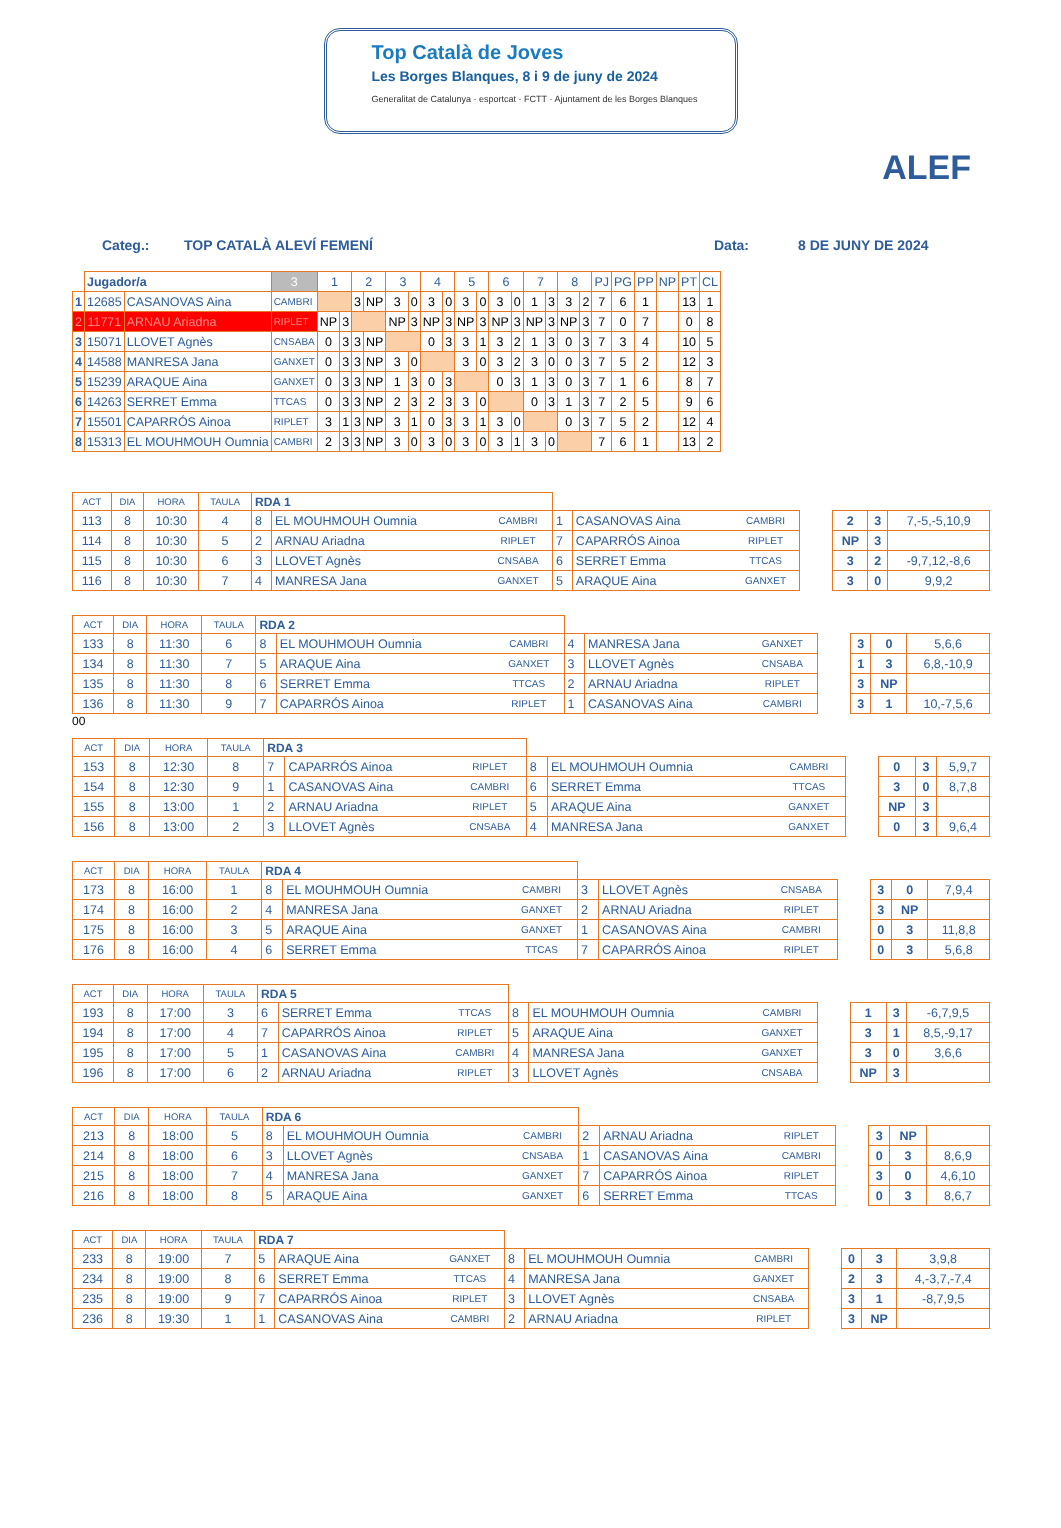Top Català de Joves
Les Borges Blanques, 8 i 9 de juny de 2024
Generalitat de Catalunya · esportcat · FCTT · Ajuntament de les Borges Blanques
ALEF
Categ.: TOP CATALÀ ALEVÍ FEMENÍ Data: 8 DE JUNY DE 2024
| | Jugador/a | | 3 | 1 | | 2 | | 3 | | 4 | | 5 | | 6 | | 7 | | 8 | | PJ | PG | PP | NP | PT | CL |
| --- | --- | --- | --- | --- | --- | --- | --- | --- | --- | --- | --- | --- | --- | --- | --- | --- | --- | --- | --- | --- | --- | --- | --- | --- | --- |
| 1 | 12685 | CASANOVAS Aina | CAMBRI | | | 3 | NP | 3 | 0 | 3 | 0 | 3 | 0 | 3 | 0 | 1 | 3 | 3 | 2 | 7 | 6 | 1 | | 13 | 1 |
| 2 | 11771 | ARNAU Ariadna | RIPLET | NP | 3 | | | NP | 3 | NP | 3 | NP | 3 | NP | 3 | NP | 3 | NP | 3 | 7 | 0 | 7 | | 0 | 8 |
| 3 | 15071 | LLOVET Agnès | CNSABA | 0 | 3 | 3 | NP | | | 0 | 3 | 3 | 1 | 3 | 2 | 1 | 3 | 0 | 3 | 7 | 3 | 4 | | 10 | 5 |
| 4 | 14588 | MANRESA Jana | GANXET | 0 | 3 | 3 | NP | 3 | 0 | | | 3 | 0 | 3 | 2 | 3 | 0 | 0 | 3 | 7 | 5 | 2 | | 12 | 3 |
| 5 | 15239 | ARAQUE Aina | GANXET | 0 | 3 | 3 | NP | 1 | 3 | 0 | 3 | | | 0 | 3 | 1 | 3 | 0 | 3 | 7 | 1 | 6 | | 8 | 7 |
| 6 | 14263 | SERRET Emma | TTCAS | 0 | 3 | 3 | NP | 2 | 3 | 2 | 3 | 3 | 0 | | | 0 | 3 | 1 | 3 | 7 | 2 | 5 | | 9 | 6 |
| 7 | 15501 | CAPARRÓS Ainoa | RIPLET | 3 | 1 | 3 | NP | 3 | 1 | 0 | 3 | 3 | 1 | 3 | 0 | | | 0 | 3 | 7 | 5 | 2 | | 12 | 4 |
| 8 | 15313 | EL MOUHMOUH Oumnia | CAMBRI | 2 | 3 | 3 | NP | 3 | 0 | 3 | 0 | 3 | 0 | 3 | 1 | 3 | 0 | | | 7 | 6 | 1 | | 13 | 2 |
| ACT | DIA | HORA | TAULA | RDA 1 | | | | | | | | | |
| 113 | 8 | 10:30 | 4 | 8 | EL MOUHMOUH Oumnia | CAMBRI | 1 | CASANOVAS Aina | CAMBRI | | 2 | 3 | 7,-5,-5,10,9 |
| 114 | 8 | 10:30 | 5 | 2 | ARNAU Ariadna | RIPLET | 7 | CAPARRÓS Ainoa | RIPLET | | NP | 3 | |
| 115 | 8 | 10:30 | 6 | 3 | LLOVET Agnès | CNSABA | 6 | SERRET Emma | TTCAS | | 3 | 2 | -9,7,12,-8,6 |
| 116 | 8 | 10:30 | 7 | 4 | MANRESA Jana | GANXET | 5 | ARAQUE Aina | GANXET | | 3 | 0 | 9,9,2 |
| ACT | DIA | HORA | TAULA | RDA 2 | | | | | | | | | |
| 133 | 8 | 11:30 | 6 | 8 | EL MOUHMOUH Oumnia | CAMBRI | 4 | MANRESA Jana | GANXET | | 3 | 0 | 5,6,6 |
| 134 | 8 | 11:30 | 7 | 5 | ARAQUE Aina | GANXET | 3 | LLOVET Agnès | CNSABA | | 1 | 3 | 6,8,-10,9 |
| 135 | 8 | 11:30 | 8 | 6 | SERRET Emma | TTCAS | 2 | ARNAU Ariadna | RIPLET | | 3 | NP | |
| 136 | 8 | 11:30 | 9 | 7 | CAPARRÓS Ainoa | RIPLET | 1 | CASANOVAS Aina | CAMBRI | | 3 | 1 | 10,-7,5,6 |
00
| ACT | DIA | HORA | TAULA | RDA 3 | | | | | | | | | |
| 153 | 8 | 12:30 | 8 | 7 | CAPARRÓS Ainoa | RIPLET | 8 | EL MOUHMOUH Oumnia | CAMBRI | | 0 | 3 | 5,9,7 |
| 154 | 8 | 12:30 | 9 | 1 | CASANOVAS Aina | CAMBRI | 6 | SERRET Emma | TTCAS | | 3 | 0 | 8,7,8 |
| 155 | 8 | 13:00 | 1 | 2 | ARNAU Ariadna | RIPLET | 5 | ARAQUE Aina | GANXET | | NP | 3 | |
| 156 | 8 | 13:00 | 2 | 3 | LLOVET Agnès | CNSABA | 4 | MANRESA Jana | GANXET | | 0 | 3 | 9,6,4 |
| ACT | DIA | HORA | TAULA | RDA 4 | | | | | | | | | |
| 173 | 8 | 16:00 | 1 | 8 | EL MOUHMOUH Oumnia | CAMBRI | 3 | LLOVET Agnès | CNSABA | | 3 | 0 | 7,9,4 |
| 174 | 8 | 16:00 | 2 | 4 | MANRESA Jana | GANXET | 2 | ARNAU Ariadna | RIPLET | | 3 | NP | |
| 175 | 8 | 16:00 | 3 | 5 | ARAQUE Aina | GANXET | 1 | CASANOVAS Aina | CAMBRI | | 0 | 3 | 11,8,8 |
| 176 | 8 | 16:00 | 4 | 6 | SERRET Emma | TTCAS | 7 | CAPARRÓS Ainoa | RIPLET | | 0 | 3 | 5,6,8 |
| ACT | DIA | HORA | TAULA | RDA 5 | | | | | | | | | |
| 193 | 8 | 17:00 | 3 | 6 | SERRET Emma | TTCAS | 8 | EL MOUHMOUH Oumnia | CAMBRI | | 1 | 3 | -6,7,9,5 |
| 194 | 8 | 17:00 | 4 | 7 | CAPARRÓS Ainoa | RIPLET | 5 | ARAQUE Aina | GANXET | | 3 | 1 | 8,5,-9,17 |
| 195 | 8 | 17:00 | 5 | 1 | CASANOVAS Aina | CAMBRI | 4 | MANRESA Jana | GANXET | | 3 | 0 | 3,6,6 |
| 196 | 8 | 17:00 | 6 | 2 | ARNAU Ariadna | RIPLET | 3 | LLOVET Agnès | CNSABA | | NP | 3 | |
| ACT | DIA | HORA | TAULA | RDA 6 | | | | | | | | | |
| 213 | 8 | 18:00 | 5 | 8 | EL MOUHMOUH Oumnia | CAMBRI | 2 | ARNAU Ariadna | RIPLET | | 3 | NP | |
| 214 | 8 | 18:00 | 6 | 3 | LLOVET Agnès | CNSABA | 1 | CASANOVAS Aina | CAMBRI | | 0 | 3 | 8,6,9 |
| 215 | 8 | 18:00 | 7 | 4 | MANRESA Jana | GANXET | 7 | CAPARRÓS Ainoa | RIPLET | | 3 | 0 | 4,6,10 |
| 216 | 8 | 18:00 | 8 | 5 | ARAQUE Aina | GANXET | 6 | SERRET Emma | TTCAS | | 0 | 3 | 8,6,7 |
| ACT | DIA | HORA | TAULA | RDA 7 | | | | | | | | | |
| 233 | 8 | 19:00 | 7 | 5 | ARAQUE Aina | GANXET | 8 | EL MOUHMOUH Oumnia | CAMBRI | | 0 | 3 | 3,9,8 |
| 234 | 8 | 19:00 | 8 | 6 | SERRET Emma | TTCAS | 4 | MANRESA Jana | GANXET | | 2 | 3 | 4,-3,7,-7,4 |
| 235 | 8 | 19:00 | 9 | 7 | CAPARRÓS Ainoa | RIPLET | 3 | LLOVET Agnès | CNSABA | | 3 | 1 | -8,7,9,5 |
| 236 | 8 | 19:30 | 1 | 1 | CASANOVAS Aina | CAMBRI | 2 | ARNAU Ariadna | RIPLET | | 3 | NP | |